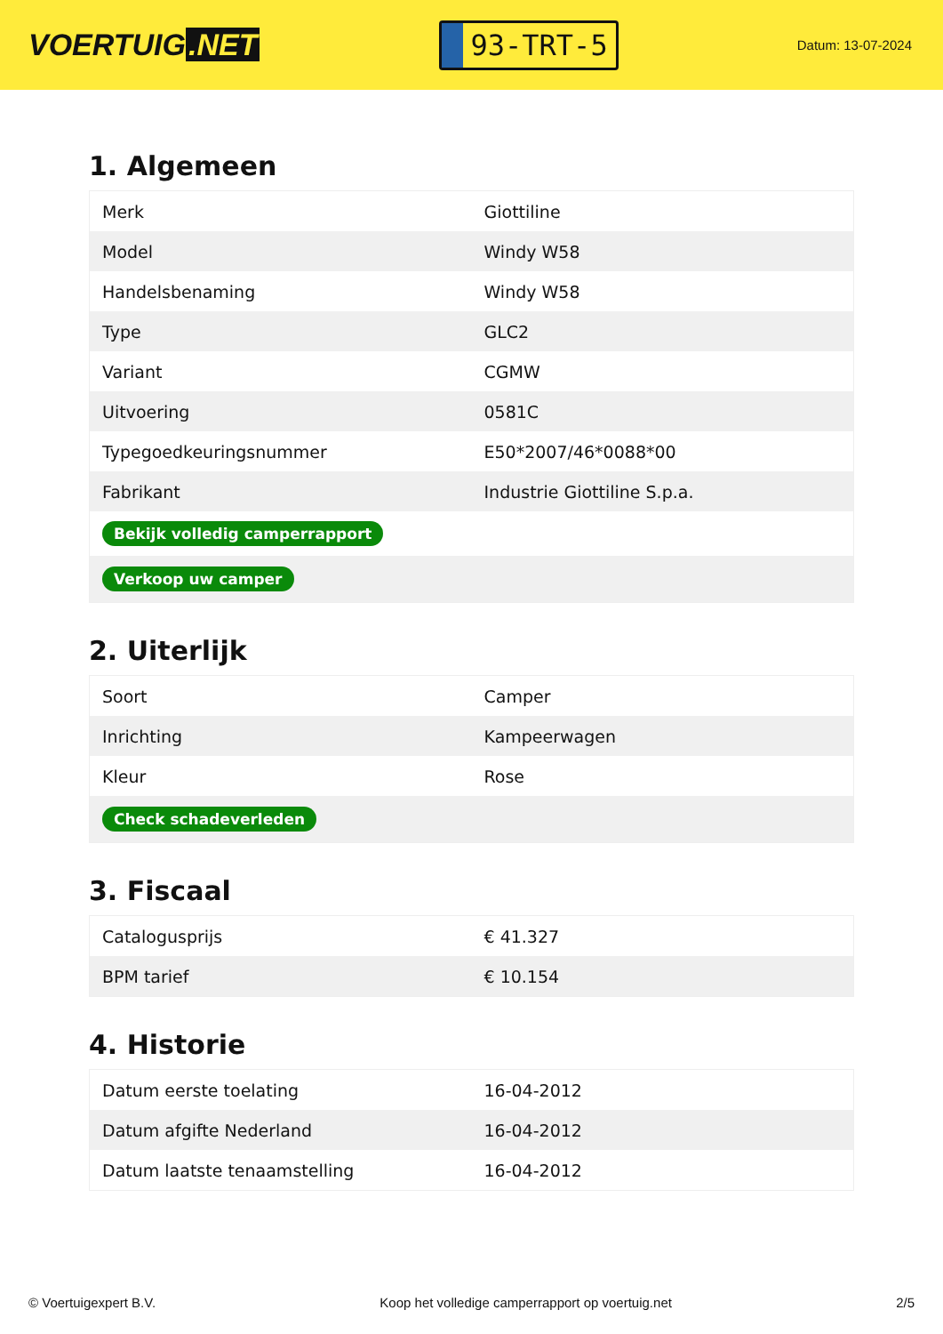VOERTUIG.NET
93-TRT-5
Datum: 13-07-2024
1. Algemeen
| Merk | Giottiline |
| Model | Windy W58 |
| Handelsbenaming | Windy W58 |
| Type | GLC2 |
| Variant | CGMW |
| Uitvoering | 0581C |
| Typegoedkeuringsnummer | E50*2007/46*0088*00 |
| Fabrikant | Industrie Giottiline S.p.a. |
| Bekijk volledig camperrapport | |
| Verkoop uw camper | |
2. Uiterlijk
| Soort | Camper |
| Inrichting | Kampeerwagen |
| Kleur | Rose |
| Check schadeverleden | |
3. Fiscaal
| Catalogusprijs | € 41.327 |
| BPM tarief | € 10.154 |
4. Historie
| Datum eerste toelating | 16-04-2012 |
| Datum afgifte Nederland | 16-04-2012 |
| Datum laatste tenaamstelling | 16-04-2012 |
© Voertuigexpert B.V. Koop het volledige camperrapport op voertuig.net 2/5